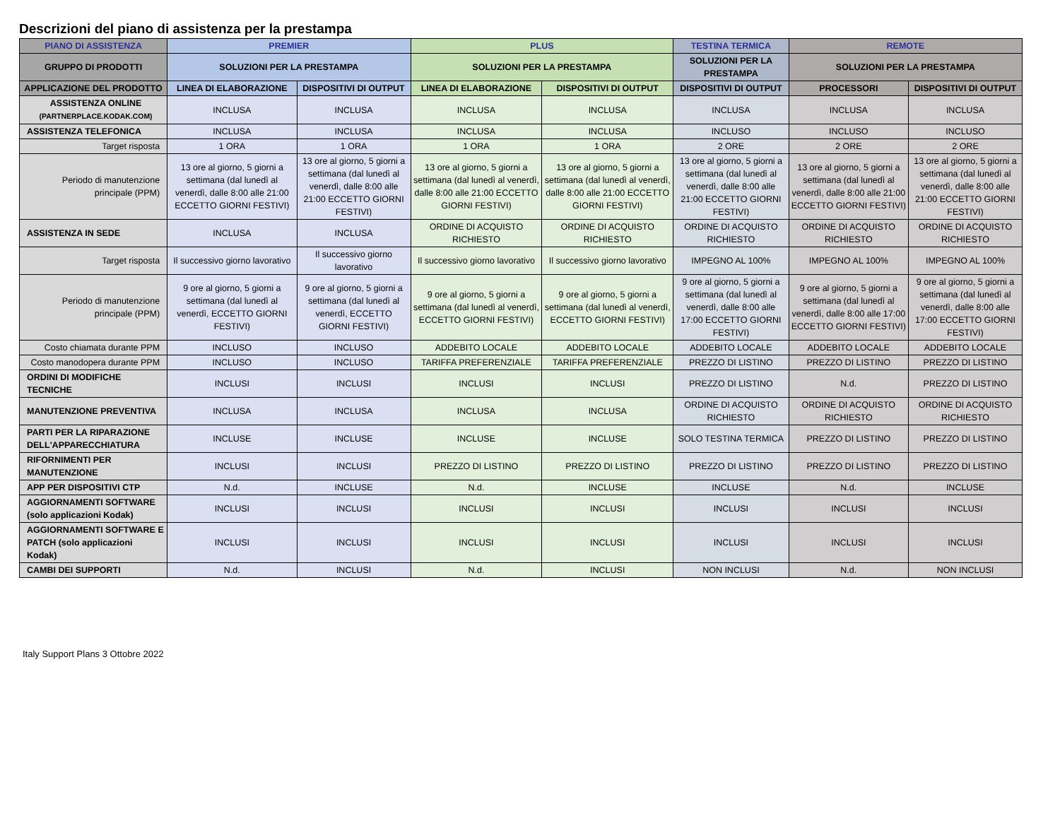Descrizioni del piano di assistenza per la prestampa
| PIANO DI ASSISTENZA | PREMIER | | PLUS | | TESTINA TERMICA | REMOTE | |
| --- | --- | --- | --- | --- | --- | --- | --- |
| GRUPPO DI PRODOTTI | SOLUZIONI PER LA PRESTAMPA | | SOLUZIONI PER LA PRESTAMPA | | SOLUZIONI PER LA PRESTAMPA | SOLUZIONI PER LA PRESTAMPA | |
| APPLICAZIONE DEL PRODOTTO | LINEA DI ELABORAZIONE | DISPOSITIVI DI OUTPUT | LINEA DI ELABORAZIONE | DISPOSITIVI DI OUTPUT | DISPOSITIVI DI OUTPUT | PROCESSORI | DISPOSITIVI DI OUTPUT |
| ASSISTENZA ONLINE (PARTNERPLACE.KODAK.COM) | INCLUSA | INCLUSA | INCLUSA | INCLUSA | INCLUSA | INCLUSA | INCLUSA |
| ASSISTENZA TELEFONICA | INCLUSA | INCLUSA | INCLUSA | INCLUSA | INCLUSO | INCLUSO | INCLUSO |
| Target risposta | 1 ORA | 1 ORA | 1 ORA | 1 ORA | 2 ORE | 2 ORE | 2 ORE |
| Periodo di manutenzione principale (PPM) | 13 ore al giorno, 5 giorni a settimana (dal lunedì al venerdì, dalle 8:00 alle 21:00 ECCETTO GIORNI FESTIVI) | 13 ore al giorno, 5 giorni a settimana (dal lunedì al venerdì, dalle 8:00 alle 21:00 ECCETTO GIORNI FESTIVI) | 13 ore al giorno, 5 giorni a settimana (dal lunedì al venerdì, dalle 8:00 alle 21:00 ECCETTO GIORNI FESTIVI) | 13 ore al giorno, 5 giorni a settimana (dal lunedì al venerdì, dalle 8:00 alle 21:00 ECCETTO GIORNI FESTIVI) | 13 ore al giorno, 5 giorni a settimana (dal lunedì al venerdì, dalle 8:00 alle 21:00 ECCETTO GIORNI FESTIVI) | 13 ore al giorno, 5 giorni a settimana (dal lunedì al venerdì, dalle 8:00 alle 21:00 ECCETTO GIORNI FESTIVI) | 13 ore al giorno, 5 giorni a settimana (dal lunedì al venerdì, dalle 8:00 alle 21:00 ECCETTO GIORNI FESTIVI) |
| ASSISTENZA IN SEDE | INCLUSA | INCLUSA | ORDINE DI ACQUISTO RICHIESTO | ORDINE DI ACQUISTO RICHIESTO | ORDINE DI ACQUISTO RICHIESTO | ORDINE DI ACQUISTO RICHIESTO | ORDINE DI ACQUISTO RICHIESTO |
| Target risposta | Il successivo giorno lavorativo | Il successivo giorno lavorativo | Il successivo giorno lavorativo | Il successivo giorno lavorativo | IMPEGNO AL 100% | IMPEGNO AL 100% | IMPEGNO AL 100% |
| Periodo di manutenzione principale (PPM) | 9 ore al giorno, 5 giorni a settimana (dal lunedì al venerdì, ECCETTO GIORNI FESTIVI) | 9 ore al giorno, 5 giorni a settimana (dal lunedì al venerdì, ECCETTO GIORNI FESTIVI) | 9 ore al giorno, 5 giorni a settimana (dal lunedì al venerdì, ECCETTO GIORNI FESTIVI) | 9 ore al giorno, 5 giorni a settimana (dal lunedì al venerdì, ECCETTO GIORNI FESTIVI) | 9 ore al giorno, 5 giorni a settimana (dal lunedì al venerdì, dalle 8:00 alle 17:00 ECCETTO GIORNI FESTIVI) | 9 ore al giorno, 5 giorni a settimana (dal lunedì al venerdì, dalle 8:00 alle 17:00 ECCETTO GIORNI FESTIVI) | 9 ore al giorno, 5 giorni a settimana (dal lunedì al venerdì, dalle 8:00 alle 17:00 ECCETTO GIORNI FESTIVI) |
| Costo chiamata durante PPM | INCLUSO | INCLUSO | ADDEBITO LOCALE | ADDEBITO LOCALE | ADDEBITO LOCALE | ADDEBITO LOCALE | ADDEBITO LOCALE |
| Costo manodopera durante PPM | INCLUSO | INCLUSO | TARIFFA PREFERENZIALE | TARIFFA PREFERENZIALE | PREZZO DI LISTINO | PREZZO DI LISTINO | PREZZO DI LISTINO |
| ORDINI DI MODIFICHE TECNICHE | INCLUSI | INCLUSI | INCLUSI | INCLUSI | PREZZO DI LISTINO | N.d. | PREZZO DI LISTINO |
| MANUTENZIONE PREVENTIVA | INCLUSA | INCLUSA | INCLUSA | INCLUSA | ORDINE DI ACQUISTO RICHIESTO | ORDINE DI ACQUISTO RICHIESTO | ORDINE DI ACQUISTO RICHIESTO |
| PARTI PER LA RIPARAZIONE DELL'APPARECCHIATURA | INCLUSE | INCLUSE | INCLUSE | INCLUSE | SOLO TESTINA TERMICA | PREZZO DI LISTINO | PREZZO DI LISTINO |
| RIFORNIMENTI PER MANUTENZIONE | INCLUSI | INCLUSI | PREZZO DI LISTINO | PREZZO DI LISTINO | PREZZO DI LISTINO | PREZZO DI LISTINO | PREZZO DI LISTINO |
| APP PER DISPOSITIVI CTP | N.d. | INCLUSE | N.d. | INCLUSE | INCLUSE | N.d. | INCLUSE |
| AGGIORNAMENTI SOFTWARE (solo applicazioni Kodak) | INCLUSI | INCLUSI | INCLUSI | INCLUSI | INCLUSI | INCLUSI | INCLUSI |
| AGGIORNAMENTI SOFTWARE E PATCH (solo applicazioni Kodak) | INCLUSI | INCLUSI | INCLUSI | INCLUSI | INCLUSI | INCLUSI | INCLUSI |
| CAMBI DEI SUPPORTI | N.d. | INCLUSI | N.d. | INCLUSI | NON INCLUSI | N.d. | NON INCLUSI |
Italy Support Plans 3 Ottobre 2022